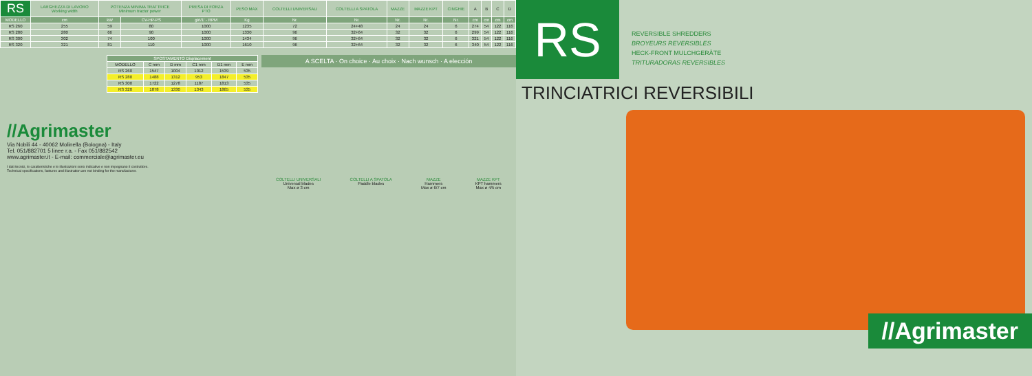| RS | LARGHEZZA DI LAVORO Working width | POTENZA MINIMA TRATTRICE Minimum tractor power | | PRESA DI FORZA PTO | PESO MAX | COLTELLI UNIVERSALI | COLTELLI A SPATOLA | MAZZE | MAZZE KPT | CINGHIE | A | B | C | D |
| MODELLO | cm | kW | CV-HP-PS | giri/1' - RPM | Kg | Nr. | Nr. | Nr. | Nr. | Nr. | cm | cm | cm | cm |
| RS 260 | 255 | 59 | 80 | 1000 | 1235 | 72 | 24+48 | 24 | 24 | 6 | 274 | 54 | 122 | 116 |
| RS 280 | 280 | 66 | 90 | 1000 | 1330 | 96 | 32+64 | 32 | 32 | 6 | 299 | 54 | 122 | 116 |
| RS 300 | 302 | 74 | 100 | 1000 | 1434 | 96 | 32+64 | 32 | 32 | 6 | 321 | 54 | 122 | 116 |
| RS 320 | 321 | 81 | 110 | 1000 | 1610 | 96 | 32+64 | 32 | 32 | 6 | 340 | 54 | 122 | 116 |
| SPOSTAMENTO Displacement | | | | | |
| MODELLO | C mm | D mm | C1 mm | D1 mm | E mm |
| RS 260 | 1547 | 1004 | 1012 | 1539 | 535 |
| RS 280 | 1488 | 1312 | 953 | 1847 | 535 |
| RS 300 | 1722 | 1278 | 1187 | 1813 | 535 |
| RS 320 | 1878 | 1330 | 1343 | 1865 | 535 |
//Agrimaster
Via Nobili 44 - 40062 Molinella (Bologna) - Italy
Tel. 051/882701 5 linee r.a. - Fax 051/882542
www.agrimaster.it - E-mail: commerciale@agrimaster.eu
I dati tecnici, le caratteristiche e le illustrazioni sono indicative e non impegnano il costruttore.
Technical specifications, faetures and illustration are not binding for the manufacturer.
A SCELTA · On choice · Au choix · Nach wunsch · A elección
COLTELLI UNIVERSALI
Universal blades
Max ø 3 cm
COLTELLI A SPATOLA
Paddle blades
MAZZE
Hammers
Max ø 6/7 cm
MAZZE KPT
KPT hammers
Max ø 4/5 cm
RS
REVERSIBLE SHREDDERS
BROYEURS REVERSIBLES
HECK-FRONT MULCHGERÄTE
TRITURADORAS REVERSIBLES
TRINCIATRICI REVERSIBILI
//Agrimaster